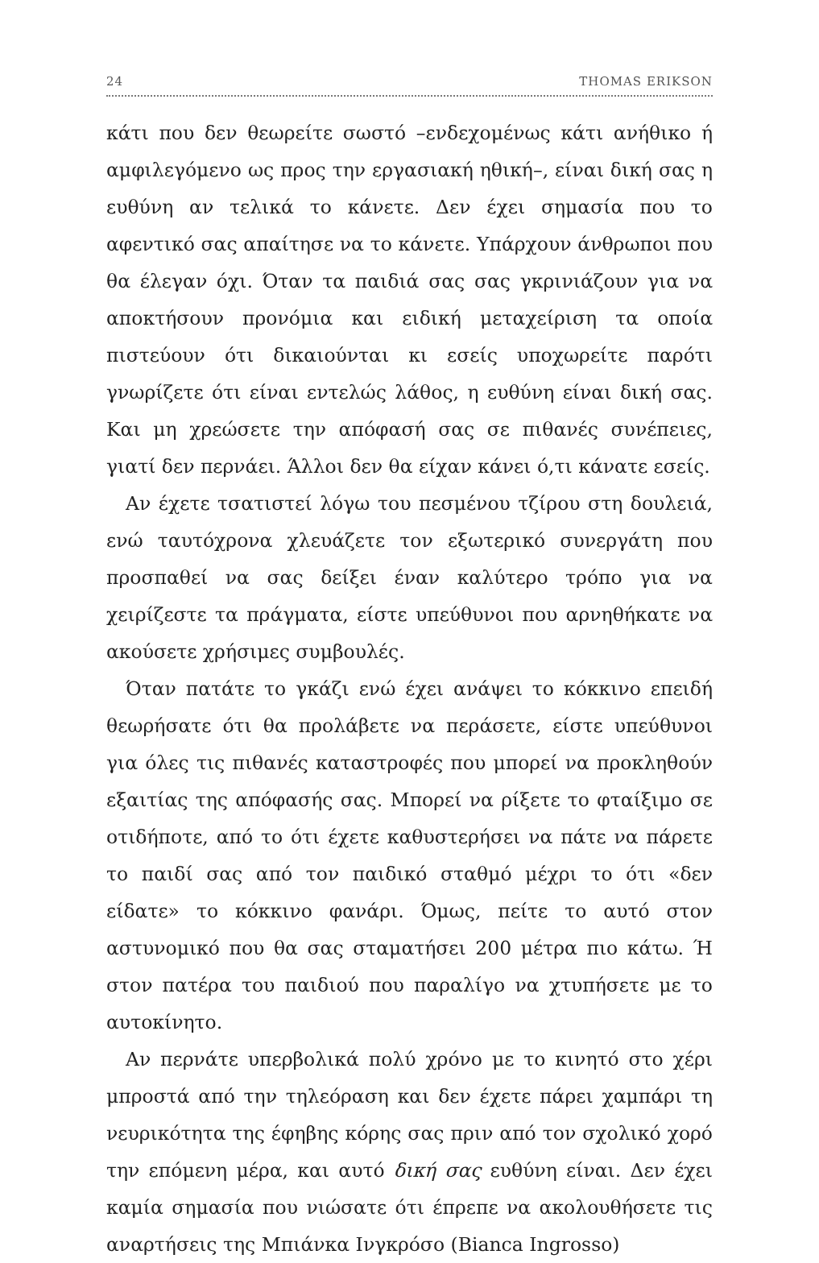24 THOMAS ERIKSON
κάτι που δεν θεωρείτε σωστό –ενδεχομένως κάτι ανήθικο ή αμφιλεγόμενο ως προς την εργασιακή ηθική–, είναι δική σας η ευθύνη αν τελικά το κάνετε. Δεν έχει σημασία που το αφεντικό σας απαίτησε να το κάνετε. Υπάρχουν άνθρωποι που θα έλεγαν όχι. Όταν τα παιδιά σας σας γκρινιάζουν για να αποκτήσουν προνόμια και ειδική μεταχείριση τα οποία πιστεύουν ότι δικαιούνται κι εσείς υποχωρείτε παρότι γνωρίζετε ότι είναι εντελώς λάθος, η ευθύνη είναι δική σας. Και μη χρεώσετε την απόφασή σας σε πιθανές συνέπειες, γιατί δεν περνάει. Άλλοι δεν θα είχαν κάνει ό,τι κάνατε εσείς.
Αν έχετε τσατιστεί λόγω του πεσμένου τζίρου στη δουλειά, ενώ ταυτόχρονα χλευάζετε τον εξωτερικό συνεργάτη που προσπαθεί να σας δείξει έναν καλύτερο τρόπο για να χειρίζεστε τα πράγματα, είστε υπεύθυνοι που αρνηθήκατε να ακούσετε χρήσιμες συμβουλές.
Όταν πατάτε το γκάζι ενώ έχει ανάψει το κόκκινο επειδή θεωρήσατε ότι θα προλάβετε να περάσετε, είστε υπεύθυνοι για όλες τις πιθανές καταστροφές που μπορεί να προκληθούν εξαιτίας της απόφασής σας. Μπορεί να ρίξετε το φταίξιμο σε οτιδήποτε, από το ότι έχετε καθυστερήσει να πάτε να πάρετε το παιδί σας από τον παιδικό σταθμό μέχρι το ότι «δεν είδατε» το κόκκινο φανάρι. Όμως, πείτε το αυτό στον αστυνομικό που θα σας σταματήσει 200 μέτρα πιο κάτω. Ή στον πατέρα του παιδιού που παραλίγο να χτυπήσετε με το αυτοκίνητο.
Αν περνάτε υπερβολικά πολύ χρόνο με το κινητό στο χέρι μπροστά από την τηλεόραση και δεν έχετε πάρει χαμπάρι τη νευρικότητα της έφηβης κόρης σας πριν από τον σχολικό χορό την επόμενη μέρα, και αυτό δική σας ευθύνη είναι. Δεν έχει καμία σημασία που νιώσατε ότι έπρεπε να ακολουθήσετε τις αναρτήσεις της Μπιάνκα Ινγκρόσο (Bianca Ingrosso)